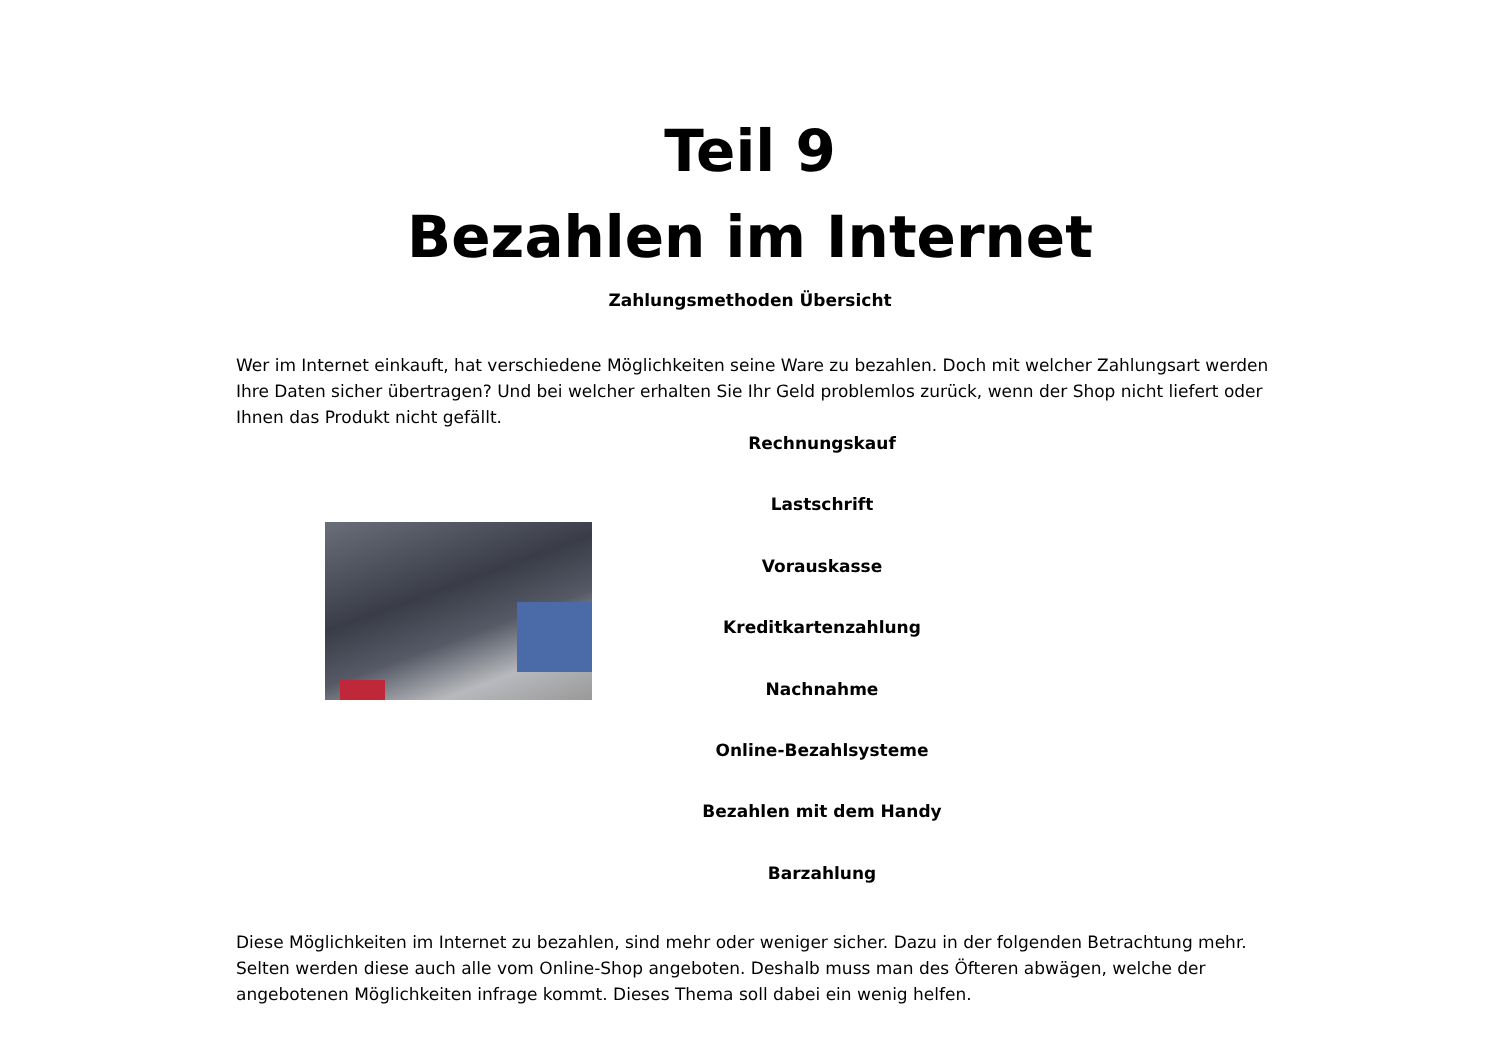Teil 9
Bezahlen im Internet
Zahlungsmethoden Übersicht
Wer im Internet einkauft, hat verschiedene Möglichkeiten seine Ware zu bezahlen. Doch mit welcher Zahlungsart werden Ihre Daten sicher übertragen? Und bei welcher erhalten Sie Ihr Geld problemlos zurück, wenn der Shop nicht liefert oder Ihnen das Produkt nicht gefällt.
Rechnungskauf
Lastschrift
Vorauskasse
Kreditkartenzahlung
Nachnahme
Online-Bezahlsysteme
Bezahlen mit dem Handy
Barzahlung
Diese Möglichkeiten im Internet zu bezahlen, sind mehr oder weniger sicher. Dazu in der folgenden Betrachtung mehr. Selten werden diese auch alle vom Online-Shop angeboten. Deshalb muss man des Öfteren abwägen, welche der angebotenen Möglichkeiten infrage kommt. Dieses Thema soll dabei ein wenig helfen.